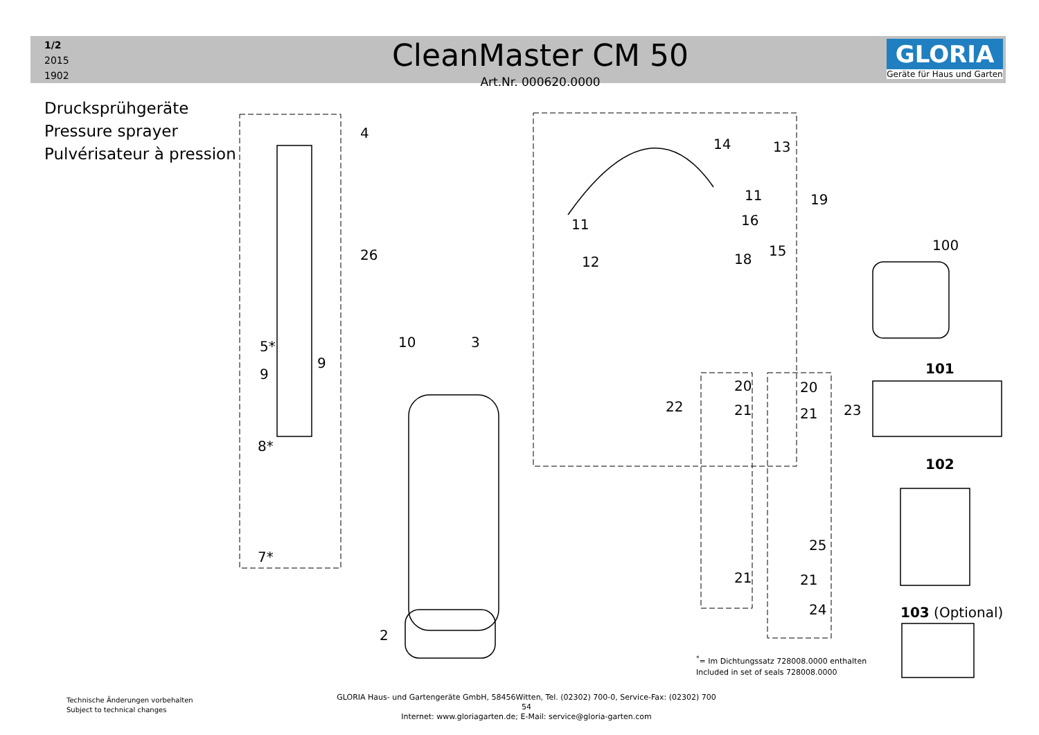1/2
2015
1902
CleanMaster CM 50
Art.Nr. 000620.0000
GLORIA
Geräte für Haus und Garten
Drucksprühgeräte
Pressure sprayer
Pulvérisateur à pression
4
13
14
19
11
11 16
15
18
12
26
10 3
5*
9
9
8*
7*
2
22
20
21
20
21 23
21
25
21
24
100
101
102
103 (Optional)
<sup>*</sup>= Im Dichtungssatz 728008.0000 enthalten
Included in set of seals 728008.0000
Technische Änderungen vorbehalten
Subject to technical changes
GLORIA Haus- und Gartengeräte GmbH, 58456Witten, Tel. (02302) 700-0, Service-Fax: (02302) 700 54
Internet: www.gloriagarten.de; E-Mail: service@gloria-garten.com